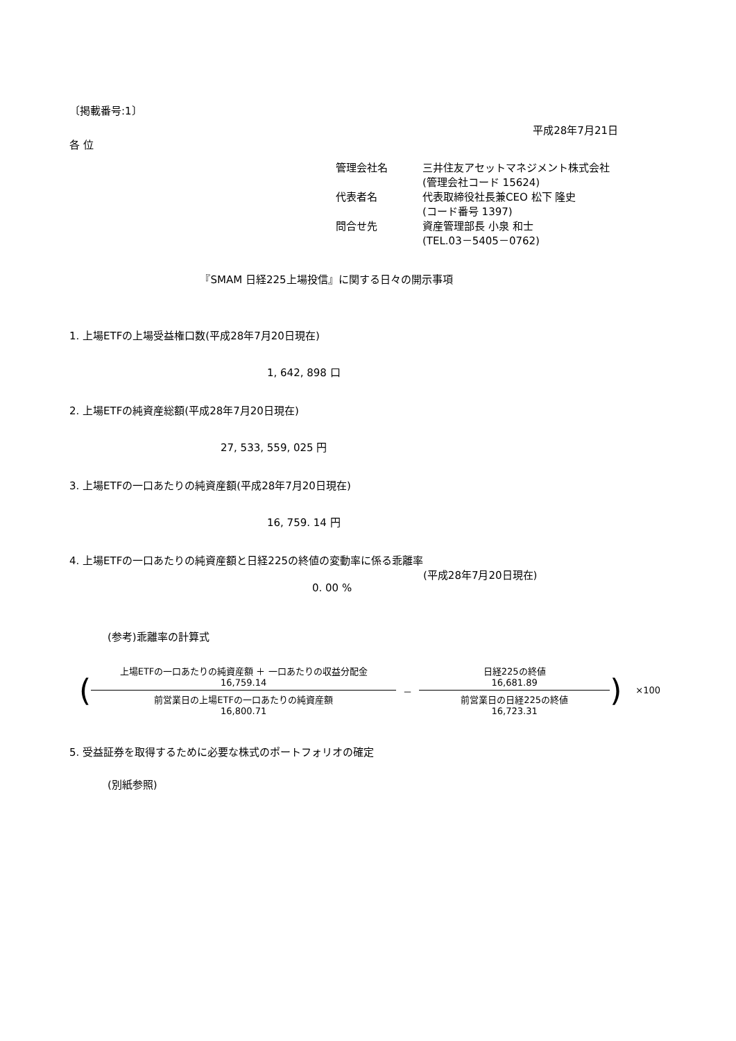〔掲載番号:1〕
平成28年7月21日
各 位
管理会社名
三井住友アセットマネジメント株式会社
(管理会社コード 15624)
代表者名
代表取締役社長兼CEO 松下 隆史
(コード番号 1397)
問合せ先
資産管理部長 小泉 和士
(TEL.03－5405－0762)
『SMAM 日経225上場投信』に関する日々の開示事項
1. 上場ETFの上場受益権口数(平成28年7月20日現在)
1, 642, 898 口
2. 上場ETFの純資産総額(平成28年7月20日現在)
27, 533, 559, 025 円
3. 上場ETFの一口あたりの純資産額(平成28年7月20日現在)
16, 759. 14 円
4. 上場ETFの一口あたりの純資産額と日経225の終値の変動率に係る乖離率
(平成28年7月20日現在)
0. 00 %
(参考)乖離率の計算式
(
上場ETFの一口あたりの純資産額 ＋ 一口あたりの収益分配金
16,759.14
前営業日の上場ETFの一口あたりの純資産額
16,800.71
－
日経225の終値
16,681.89
前営業日の日経225の終値
16,723.31
)
×100
5. 受益証券を取得するために必要な株式のポートフォリオの確定
(別紙参照)